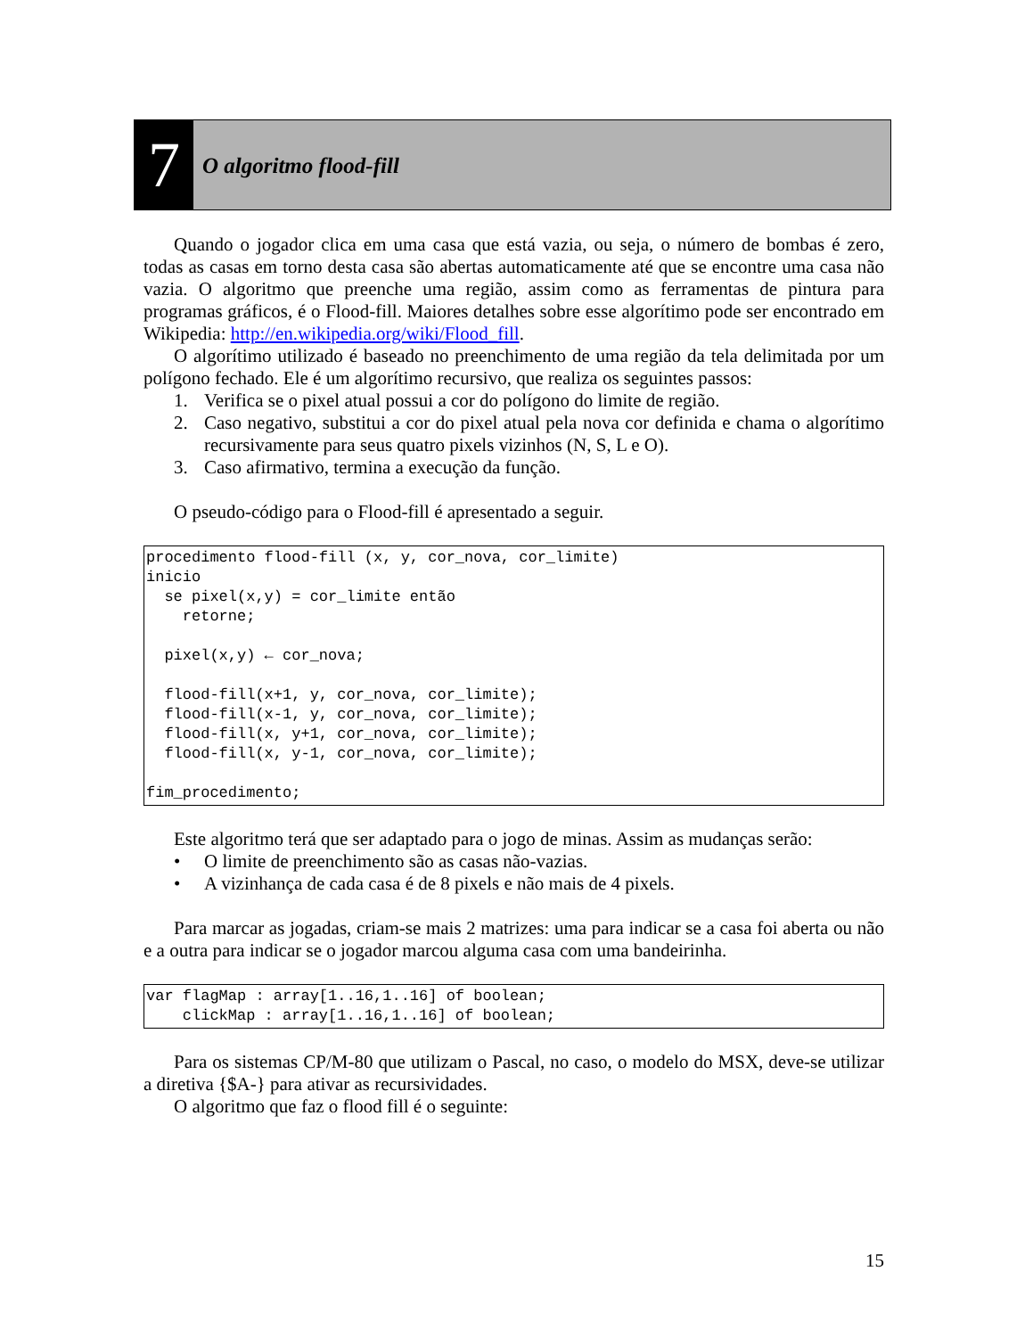7
O algoritmo flood-fill
Quando o jogador clica em uma casa que está vazia, ou seja, o número de bombas é zero, todas as casas em torno desta casa são abertas automaticamente até que se encontre uma casa não vazia. O algoritmo que preenche uma região, assim como as ferramentas de pintura para programas gráficos, é o Flood-fill. Maiores detalhes sobre esse algorítimo pode ser encontrado em Wikipedia: http://en.wikipedia.org/wiki/Flood_fill.
O algorítimo utilizado é baseado no preenchimento de uma região da tela delimitada por um polígono fechado. Ele é um algorítimo recursivo, que realiza os seguintes passos:
1. Verifica se o pixel atual possui a cor do polígono do limite de região.
2. Caso negativo, substitui a cor do pixel atual pela nova cor definida e chama o algorítimo recursivamente para seus quatro pixels vizinhos (N, S, L e O).
3. Caso afirmativo, termina a execução da função.
O pseudo-código para o Flood-fill é apresentado a seguir.
procedimento flood-fill (x, y, cor_nova, cor_limite)
inicio
  se pixel(x,y) = cor_limite então
    retorne;

  pixel(x,y) ← cor_nova;

  flood-fill(x+1, y, cor_nova, cor_limite);
  flood-fill(x-1, y, cor_nova, cor_limite);
  flood-fill(x, y+1, cor_nova, cor_limite);
  flood-fill(x, y-1, cor_nova, cor_limite);

fim_procedimento;
Este algoritmo terá que ser adaptado para o jogo de minas. Assim as mudanças serão:
• O limite de preenchimento são as casas não-vazias.
• A vizinhança de cada casa é de 8 pixels e não mais de 4 pixels.
Para marcar as jogadas, criam-se mais 2 matrizes: uma para indicar se a casa foi aberta ou não e a outra para indicar se o jogador marcou alguma casa com uma bandeirinha.
var flagMap : array[1..16,1..16] of boolean;
    clickMap : array[1..16,1..16] of boolean;
Para os sistemas CP/M-80 que utilizam o Pascal, no caso, o modelo do MSX, deve-se utilizar a diretiva {$A-} para ativar as recursividades.
O algoritmo que faz o flood fill é o seguinte:
15